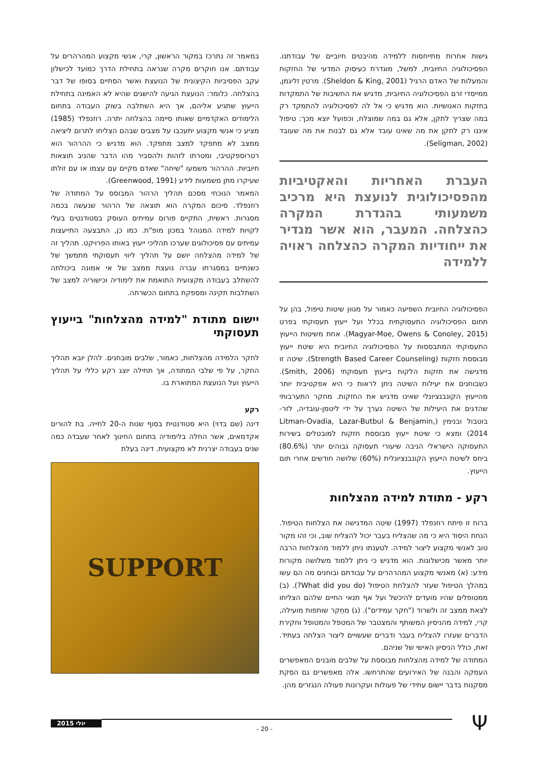גישות אחרות מתייחסות ללמידה מהיבטים חיוביים של עבודתנו. הפסיכולוגיה החיובית, למשל, מוגדרת כעיסוק המדעי של החזקות והמעלות של האדם הרגיל (Sheldon & King, 2001). מרטין זליגמן, ממייסדי זרם הפסיכולוגיה החיובית, מדגיש את החשיבות של התמקדות בחזקות האנושיות. הוא מדגיש כי אל לה לפסיכולוגיה להתמקד רק במה שצריך לתקן, אלא גם במה שמוצלח, וכפועל יוצא מכך: טיפול איננו רק לתקן את מה שאינו עובד אלא גם לבנות את מה שעובד (Seligman, 2002).
העברת האחריות והאקטיביות מהפסיכולוגית לנועצת היא מרכיב משמעותי בהגדרת המקרה כהצלחה. המעבר, הוא אשר מגדיר את ייחודיות המקרה כהצלחה ראויה ללמידה
הפסיכולוגיה החיובית השפיעה כאמור על מגוון שיטות טיפול, בהן על תחום הפסיכולוגיה התעסוקתית בכלל ועל ייעוץ תעסוקתי בפרט (Magyar-Moe, Owens & Conoley, 2015). אחת משיטות הייעוץ התעסוקתי המתבססות על הפסיכולוגיה החיובית היא שיטת ייעוץ מבוססת חזקות (Strength Based Career Counseling). שיטה זו מדגישה את חזקות הלקוח בייעוץ תעסוקתי (Smith, 2006). כשבוחנים את יעילות השיטה ניתן לראות כי היא אפקטיבית יותר מהייעוץ הקונבנציונלי שאינו מדגיש את החזקות. מחקר התערבותי שהדגים את היעילות של השיטה נערך על ידי ליטמן-עובדיה, לזר-בוטבול ובנימין (Litman-Ovadia, Lazar-Butbul & Benjamin, 2014) ומצא כי שיטת ייעוץ מבוססת חזקות למובטלים בשירות התעסוקה הישראלי הניבה שיעורי תעסוקה גבוהים יותר (80.6%) ביחס לשיטת הייעוץ הקונבנציונלית (60%) שלושה חודשים אחרי תום הייעוץ.
רקע - מתודת למידה מהצלחות
ברוח זו פיתח רוזנפלד (1997) שיטה המדגישה את הצלחות הטיפול. הנחת היסוד היא כי מה שהצליח בעבר יכול להצליח שוב, וכי זהו מקור טוב לאנשי מקצוע ליצור למידה. לטענתו ניתן ללמוד מהצלחות הרבה יותר מאשר מכישלונות. הוא מדגיש כי ניתן ללמוד משלושה מקורות מידע: (א) מאנשי מקצוע המהרהרים על עבודתם ובוחנים מה הם עשו במהלך הטיפול שעזר להצלחת הטיפול (What did you do?). (ב) ממטופלים שהיו מועדים להיכשל ועל אף תנאי החיים שלהם הצליחו לצאת ממצב זה ולשרוד ("חקר עמידים"). (ג) מחֵקר שותפות מועילה, קרי, למידה מהניסיון המשותף והמצטבר של המטפל והמטופל וחקירת הדברים שעזרו להצליח בעבר ודברים שעשויים ליצור הצלחה בעתיד. זאת, כולל הניסיון האישי של שניהם.
המתודה של למידה מהצלחות מבוססת על שלבים מובנים המאפשרים העמקה והבנה של האירועים שהתרחשו. אלה מאפשרים גם הסקת מסקנות בדבר יישום עתידי של פעולות ועקרונות פעולה הנגזרים מהן.
במאמר זה נתרכז במקור הראשון, קרי, אנשי מקצוע המהרהרים על עבודתם. אנו חוקרים מקרה שנראה בתחילת הדרך כמועד לכישלון עקב הפסיביות הקיצונית של הנועצת ואשר הסתיים בסופו של דבר בהצלחה. כלומר: הנועצת הגיעה להישגים שהיא לא האמינה בתחילת הייעוץ שתגיע אליהם, אך היא השתלבה בשוק העבודה בתחום הלימודים האקדמיים שאותו סיימה בהצלחה יתרה. רוזנפלד (1985) מציע כי אנשי מקצוע יתעכבו על מצבים שבהם הצליחו לתרום ליציאה ממצב לא מתפקד למצב מתפקד. הוא מדגיש כי ההרהור הוא רטרוספקטיבי, ומטרתו לזהות ולהסביר מהו הדבר שהניב תוצאות חיוביות. ההרהור משמעו "שיחה" שאדם מקיים עם עצמו או עם זולתו שעיקרו מתן משמעות לידע (Greenwood, 1991).
המאמר הנוכחי מסכם תהליך הרהור המבוסס על המתודה של רוזנפלד. סיכום המקרה הוא תוצאה של הרהור שנעשה בכמה מסגרות. ראשית, התקיים פורום עמיתים העוסק בסטודנטים בעלי לקויות למידה המנוהל במכון מופ"ת. כמו כן, התבצעה התייעצות עמיתים עם פסיכולוגים שערכו תהליכי ייעוץ באותו הפרויקט. תהליך זה של למידה מהצלחה יושם על תהליך ליווי תעסוקתי מתמשך של כשנתיים במסגרתו עברה נועצת ממצב של אי אמונה ביכולתה להשתלב בעבודה מקצועית התואמת את לימודיה וכישוריה למצב של השתלבות תקינה ומספקת בתחום הכשרתה.
יישום מתודת "למידה מהצלחות" בייעוץ תעסוקתי
לחקר הלמידה מהצלחות, כאמור, שלבים מובחנים. להלן יובא תהליך החקר, על פי שלבי המתודה, אך תחילה יוצג רקע כללי על תהליך הייעוץ ועל הנועצת המתוארת בו.
רקע
דינה (שם בדוי) היא סטודנטית בסוף שנות ה-20 לחייה. בת להורים אקדמאים, אשר החלה בלימודיה בתחום החינוך לאחר שעבדה כמה שנים בעבודה יצרנית לא מקצועית. דינה בעלת
SUPPORT
יולי 2015
- 20 - Ψ